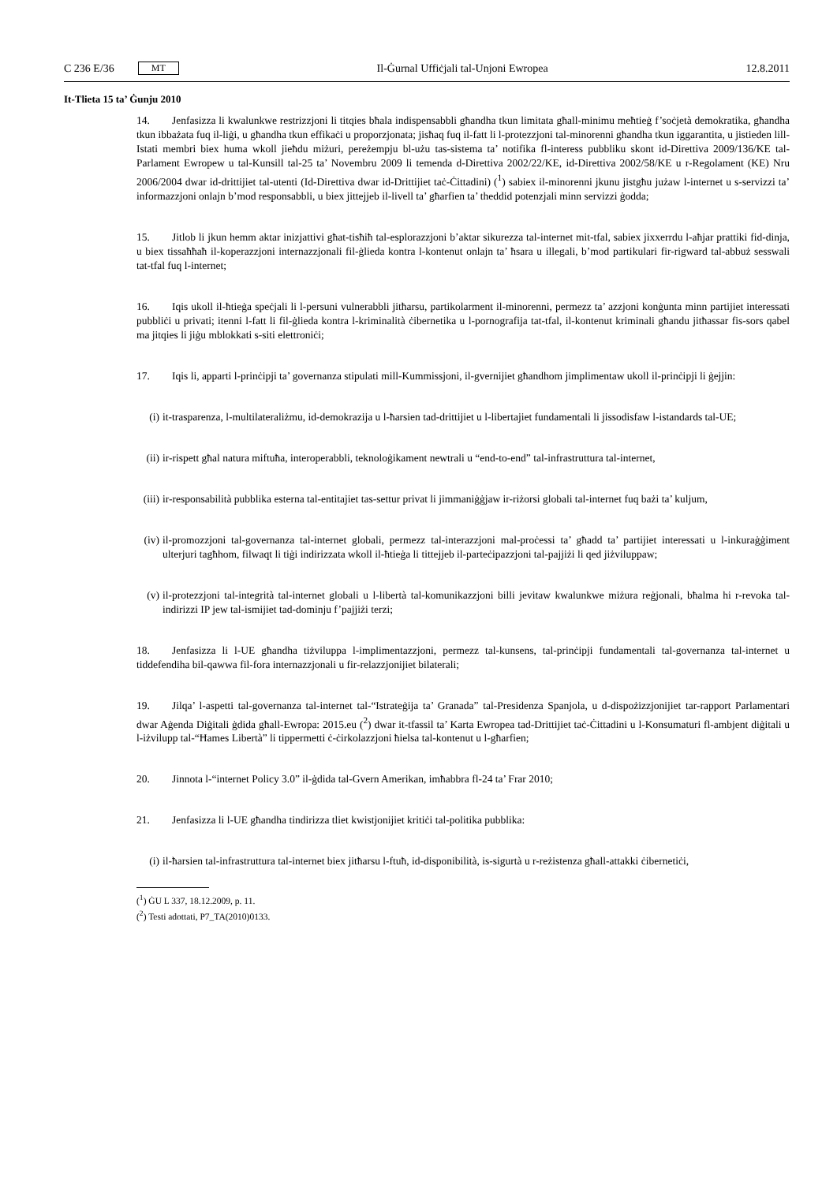C 236 E/36 MT
Il-Ġurnal Uffiċjali tal-Unjoni Ewropea 12.8.2011
It-Tlieta 15 ta’ Ġunju 2010
14. Jenfasizza li kwalunkwe restrizzjoni li titqies bħala indispensabbli għandha tkun limitata għall-minimu meħtieġ f’soċjetà demokratika, għandha tkun ibbażata fuq il-liġi, u għandha tkun effikaċi u proporzjonata; jisħaq fuq il-fatt li l-protezzjoni tal-minorenni għandha tkun iggarantita, u jistieden lill-Istati membri biex huma wkoll jieħdu miżuri, pereżempju bl-użu tas-sistema ta’ notifika fl-interess pubbliku skont id-Direttiva 2009/136/KE tal-Parlament Ewropew u tal-Kunsill tal-25 ta’ Novembru 2009 li temenda d-Direttiva 2002/22/KE, id-Direttiva 2002/58/KE u r-Regolament (KE) Nru 2006/2004 dwar id-drittijiet tal-utenti (Id-Direttiva dwar id-Drittijiet taċ-Ċittadini) (<sup>1</sup>) sabiex il-minorenni jkunu jistgħu jużaw l-internet u s-servizzi ta’ informazzjoni onlajn b’mod responsabbli, u biex jittejjeb il-livell ta’ għarfien ta’ theddid potenzjali minn servizzi ġodda;
15. Jitlob li jkun hemm aktar inizjattivi għat-tisħiħ tal-esplorazzjoni b’aktar sikurezza tal-internet mit-tfal, sabiex jixxerrdu l-aħjar prattiki fid-dinja, u biex tissaħħaħ il-koperazzjoni internazzjonali fil-ġlieda kontra l-kontenut onlajn ta’ ħsara u illegali, b’mod partikulari fir-rigward tal-abbuż sesswali tat-tfal fuq l-internet;
16. Iqis ukoll il-ħtieġa speċjali li l-persuni vulnerabbli jitħarsu, partikolarment il-minorenni, permezz ta’ azzjoni konġunta minn partijiet interessati pubbliċi u privati; itenni l-fatt li fil-ġlieda kontra l-kriminalità ċibernetika u l-pornografija tat-tfal, il-kontenut kriminali għandu jitħassar fis-sors qabel ma jitqies li jiġu mblokkati s-siti elettroniċi;
17. Iqis li, apparti l-prinċipji ta’ governanza stipulati mill-Kummissjoni, il-gvernijiet għandhom jimplimentaw ukoll il-prinċipji li ġejjin:
(i) it-trasparenza, l-multilateraliżmu, id-demokrazija u l-ħarsien tad-drittijiet u l-libertajiet fundamentali li jissodisfaw l-istandards tal-UE;
(ii) ir-rispett għal natura miftuħa, interoperabbli, teknoloġikament newtrali u “end-to-end” tal-infrastruttura tal-internet,
(iii) ir-responsabilità pubblika esterna tal-entitajiet tas-settur privat li jimmaniġġjaw ir-riżorsi globali tal-internet fuq bażi ta’ kuljum,
(iv) il-promozzjoni tal-governanza tal-internet globali, permezz tal-interazzjoni mal-proċessi ta’ għadd ta’ partijiet interessati u l-inkuraġġiment ulterjuri tagħhom, filwaqt li tiġi indirizzata wkoll il-ħtieġa li tittejjeb il-parteċipazzjoni tal-pajjiżi li qed jiżviluppaw;
(v) il-protezzjoni tal-integrità tal-internet globali u l-libertà tal-komunikazzjoni billi jevitaw kwalunkwe miżura reġjonali, bħalma hi r-revoka tal-indirizzi IP jew tal-ismijiet tad-dominju f’pajjiżi terzi;
18. Jenfasizza li l-UE għandha tiżviluppa l-implimentazzjoni, permezz tal-kunsens, tal-prinċipji fundamentali tal-governanza tal-internet u tiddefendiha bil-qawwa fil-fora internazzjonali u fir-relazzjonijiet bilaterali;
19. Jilqa’ l-aspetti tal-governanza tal-internet tal-“Istrateġija ta’ Granada” tal-Presidenza Spanjola, u d-dispożizzjonijiet tar-rapport Parlamentari dwar Aġenda Diġitali ġdida għall-Ewropa: 2015.eu (<sup>2</sup>) dwar it-tfassil ta’ Karta Ewropea tad-Drittijiet taċ-Ċittadini u l-Konsumaturi fl-ambjent diġitali u l-iżvilupp tal-“Ħames Libertà” li tippermetti ċ-ċirkolazzjoni ħielsa tal-kontenut u l-għarfien;
20. Jinnota l-“internet Policy 3.0” il-ġdida tal-Gvern Amerikan, imħabbra fl-24 ta’ Frar 2010;
21. Jenfasizza li l-UE għandha tindirizza tliet kwistjonijiet kritiċi tal-politika pubblika:
(i) il-ħarsien tal-infrastruttura tal-internet biex jitħarsu l-ftuħ, id-disponibilità, is-sigurtà u r-reżistenza għall-attakki ċibernetiċi,
(<sup>1</sup>) ĠU L 337, 18.12.2009, p. 11.
(<sup>2</sup>) Testi adottati, P7_TA(2010)0133.